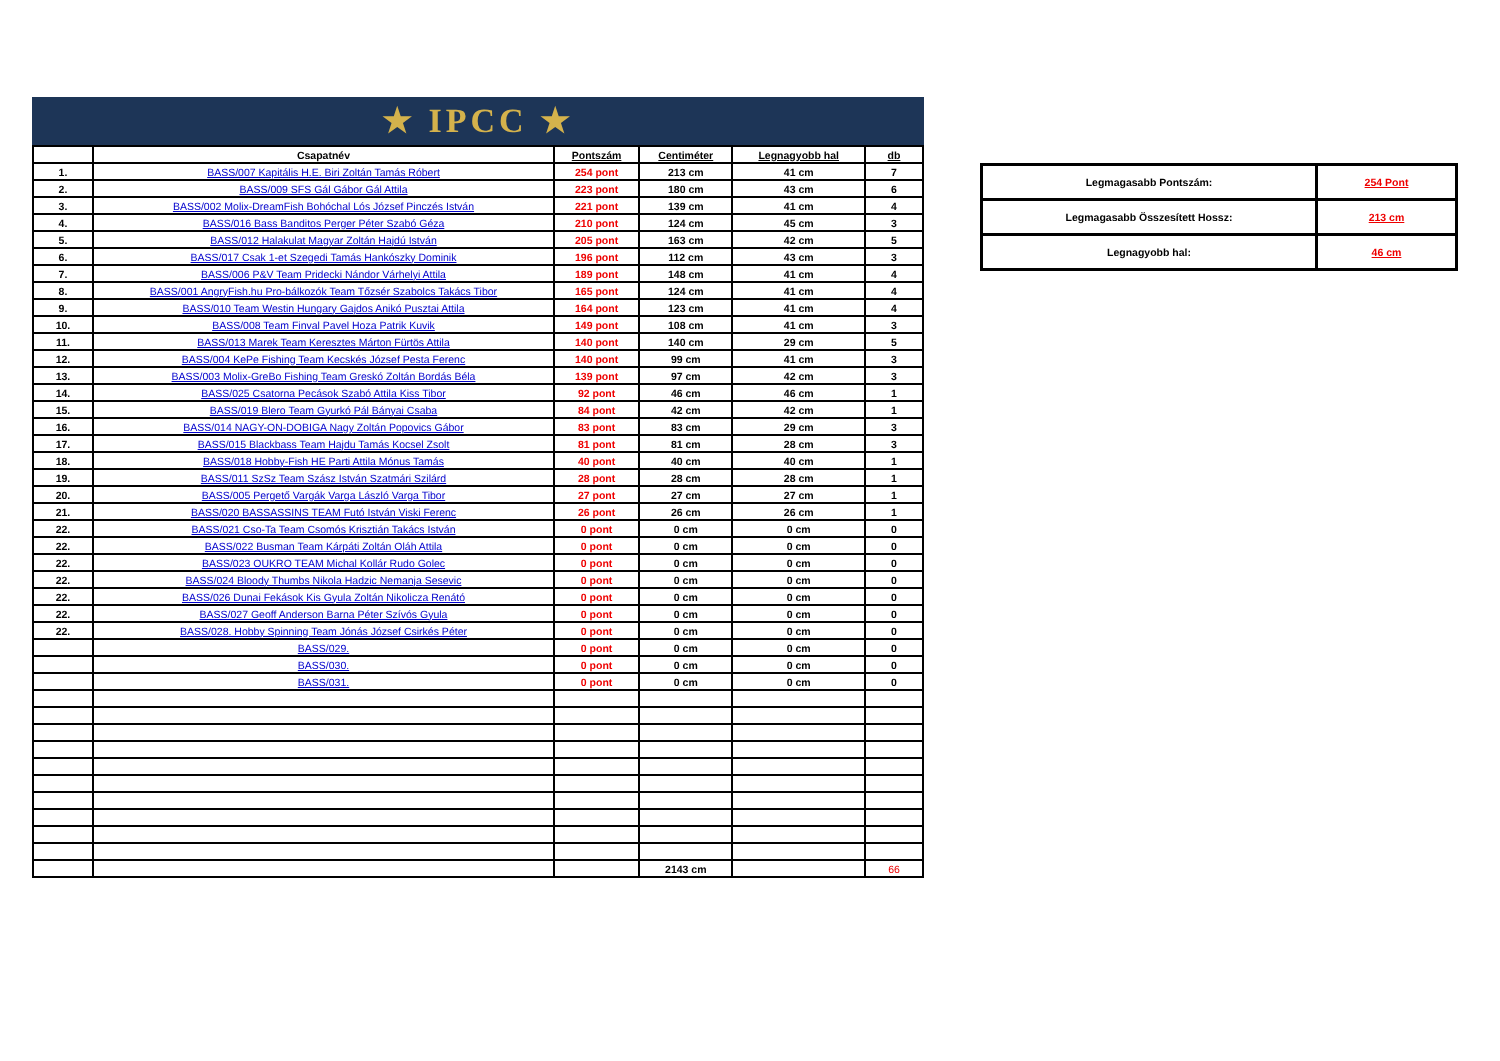★ IPCC ★
| | Csapatnév | Pontszám | Centiméter | Legnagyobb hal | db |
| --- | --- | --- | --- | --- | --- |
| 1. | BASS/007 Kapitális H.E. Biri Zoltán Tamás Róbert | 254 pont | 213 cm | 41 cm | 7 |
| 2. | BASS/009 SFS Gál Gábor Gál Attila | 223 pont | 180 cm | 43 cm | 6 |
| 3. | BASS/002 Molix-DreamFish Bohóchal Lós József Pinczés István | 221 pont | 139 cm | 41 cm | 4 |
| 4. | BASS/016 Bass Banditos Perger Péter Szabó Géza | 210 pont | 124 cm | 45 cm | 3 |
| 5. | BASS/012 Halakulat Magyar Zoltán Hajdú István | 205 pont | 163 cm | 42 cm | 5 |
| 6. | BASS/017 Csak 1-et Szegedi Tamás Hankószky Dominik | 196 pont | 112 cm | 43 cm | 3 |
| 7. | BASS/006 P&V Team Pridecki Nándor Várhelyi Attila | 189 pont | 148 cm | 41 cm | 4 |
| 8. | BASS/001 AngryFish.hu Pro-bálkozók Team Tőzsér Szabolcs Takács Tibor | 165 pont | 124 cm | 41 cm | 4 |
| 9. | BASS/010 Team Westin Hungary Gajdos Anikó Pusztai Attila | 164 pont | 123 cm | 41 cm | 4 |
| 10. | BASS/008 Team Finval Pavel Hoza Patrik Kuvik | 149 pont | 108 cm | 41 cm | 3 |
| 11. | BASS/013 Marek Team Keresztes Márton Fürtös Attila | 140 pont | 140 cm | 29 cm | 5 |
| 12. | BASS/004 KePe Fishing Team Kecskés József Pesta Ferenc | 140 pont | 99 cm | 41 cm | 3 |
| 13. | BASS/003 Molix-GreBo Fishing Team Greskó Zoltán Bordás Béla | 139 pont | 97 cm | 42 cm | 3 |
| 14. | BASS/025 Csatorna Pecások Szabó Attila Kiss Tibor | 92 pont | 46 cm | 46 cm | 1 |
| 15. | BASS/019 Blero Team Gyurkó Pál Bányai Csaba | 84 pont | 42 cm | 42 cm | 1 |
| 16. | BASS/014 NAGY-ON-DOBIGA Nagy Zoltán Popovics Gábor | 83 pont | 83 cm | 29 cm | 3 |
| 17. | BASS/015 Blackbass Team Hajdu Tamás Kocsel Zsolt | 81 pont | 81 cm | 28 cm | 3 |
| 18. | BASS/018 Hobby-Fish HE Parti Attila Mónus Tamás | 40 pont | 40 cm | 40 cm | 1 |
| 19. | BASS/011 SzSz Team Szász István Szatmári Szilárd | 28 pont | 28 cm | 28 cm | 1 |
| 20. | BASS/005 Pergető Vargák Varga László Varga Tibor | 27 pont | 27 cm | 27 cm | 1 |
| 21. | BASS/020 BASSASSINS TEAM Futó István Viski Ferenc | 26 pont | 26 cm | 26 cm | 1 |
| 22. | BASS/021 Cso-Ta Team Csomós Krisztián Takács István | 0 pont | 0 cm | 0 cm | 0 |
| 22. | BASS/022 Busman Team Kárpáti Zoltán Oláh Attila | 0 pont | 0 cm | 0 cm | 0 |
| 22. | BASS/023 OUKRO TEAM Michal Kollár Rudo Golec | 0 pont | 0 cm | 0 cm | 0 |
| 22. | BASS/024 Bloody Thumbs Nikola Hadzic Nemanja Sesevic | 0 pont | 0 cm | 0 cm | 0 |
| 22. | BASS/026 Dunai Fekások Kis Gyula Zoltán Nikolicza Renátó | 0 pont | 0 cm | 0 cm | 0 |
| 22. | BASS/027 Geoff Anderson Barna Péter Szívós Gyula | 0 pont | 0 cm | 0 cm | 0 |
| 22. | BASS/028. Hobby Spinning Team Jónás József Csirkés Péter | 0 pont | 0 cm | 0 cm | 0 |
| | BASS/029. | 0 pont | 0 cm | 0 cm | 0 |
| | BASS/030. | 0 pont | 0 cm | 0 cm | 0 |
| | BASS/031. | 0 pont | 0 cm | 0 cm | 0 |
| | | | 2143 cm | | 66 |
| Legmagasabb Pontszám: | 254 Pont |
| Legmagasabb Összesített Hossz: | 213 cm |
| Legnagyobb hal: | 46 cm |